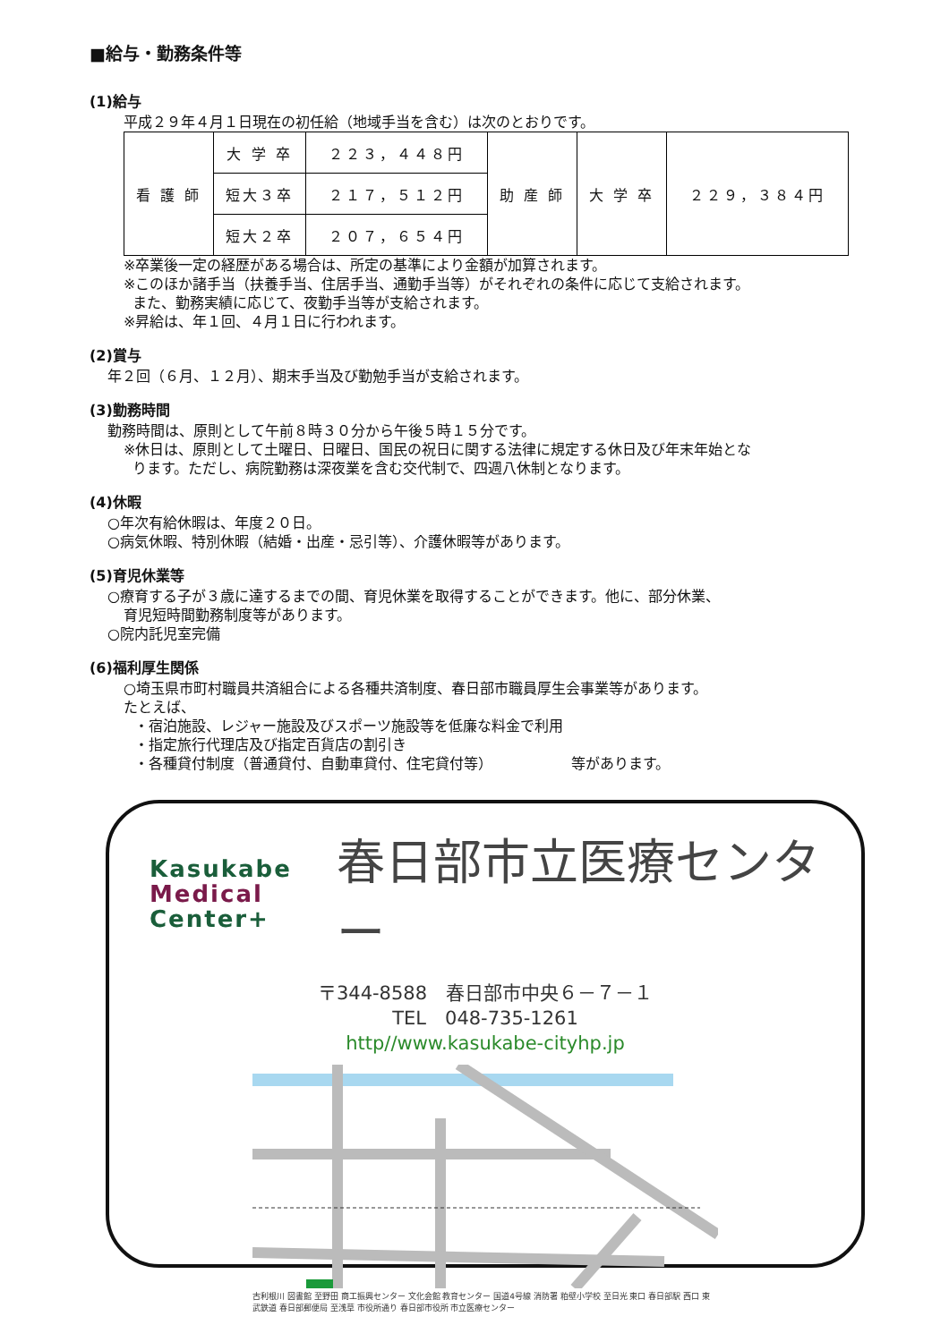■給与・勤務条件等
(1)給与
平成２９年４月１日現在の初任給（地域手当を含む）は次のとおりです。
| 看 護 師 | 大 学 卒 | ２２３，４４８円 | 助 産 師 | 大 学 卒 | ２２９，３８４円 |
| | 短大３卒 | ２１７，５１２円 | | | |
| | 短大２卒 | ２０７，６５４円 | | | |
※卒業後一定の経歴がある場合は、所定の基準により金額が加算されます。
※このほか諸手当（扶養手当、住居手当、通勤手当等）がそれぞれの条件に応じて支給されます。
また、勤務実績に応じて、夜勤手当等が支給されます。
※昇給は、年１回、４月１日に行われます。
(2)賞与
年２回（６月、１２月）、期末手当及び勤勉手当が支給されます。
(3)勤務時間
勤務時間は、原則として午前８時３０分から午後５時１５分です。
※休日は、原則として土曜日、日曜日、国民の祝日に関する法律に規定する休日及び年末年始とな
ります。ただし、病院勤務は深夜業を含む交代制で、四週八休制となります。
(4)休暇
○年次有給休暇は、年度２０日。
○病気休暇、特別休暇（結婚・出産・忌引等）、介護休暇等があります。
(5)育児休業等
○療育する子が３歳に達するまでの間、育児休業を取得することができます。他に、部分休業、
育児短時間勤務制度等があります。
○院内託児室完備
(6)福利厚生関係
○埼玉県市町村職員共済組合による各種共済制度、春日部市職員厚生会事業等があります。
たとえば、
・宿泊施設、レジャー施設及びスポーツ施設等を低廉な料金で利用
・指定旅行代理店及び指定百貨店の割引き
・各種貸付制度（普通貸付、自動車貸付、住宅貸付等）　　　　　　等があります。
Kasukabe
Medical
Center+
春日部市立医療センター
〒344-8588　春日部市中央６－７－１
TEL　048-735-1261
http//www.kasukabe-cityhp.jp
古利根川 図書館 至野田 商工振興センター 文化会館 教育センター 国道4号線 消防署 粕壁小学校 至日光 東口 春日部駅 西口 東武鉄道 春日部郵便局 至浅草 市役所通り 春日部市役所 市立医療センター